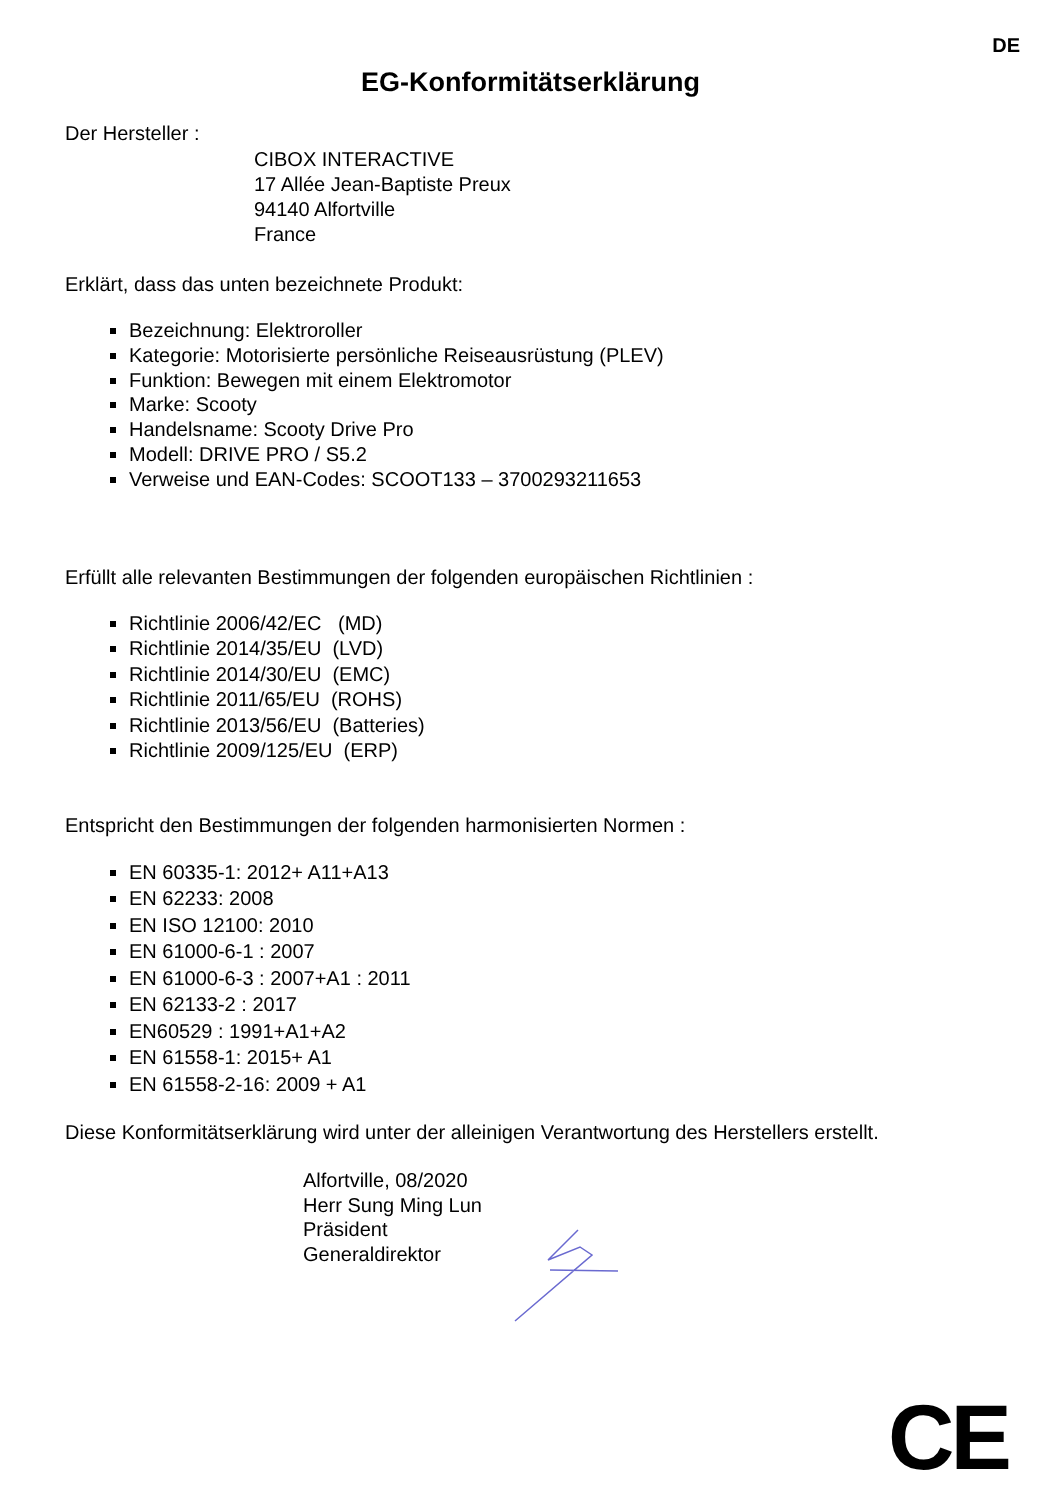DE
EG-Konformitätserklärung
Der Hersteller :
CIBOX INTERACTIVE
17 Allée Jean-Baptiste Preux
94140 Alfortville
France
Erklärt, dass das unten bezeichnete Produkt:
Bezeichnung: Elektroroller
Kategorie: Motorisierte persönliche Reiseausrüstung (PLEV)
Funktion: Bewegen mit einem Elektromotor
Marke: Scooty
Handelsname: Scooty Drive Pro
Modell: DRIVE PRO / S5.2
Verweise und EAN-Codes: SCOOT133 – 3700293211653
Erfüllt alle relevanten Bestimmungen der folgenden europäischen Richtlinien :
Richtlinie 2006/42/EC (MD)
Richtlinie 2014/35/EU (LVD)
Richtlinie 2014/30/EU (EMC)
Richtlinie 2011/65/EU (ROHS)
Richtlinie 2013/56/EU (Batteries)
Richtlinie 2009/125/EU (ERP)
Entspricht den Bestimmungen der folgenden harmonisierten Normen :
EN 60335-1: 2012+ A11+A13
EN 62233: 2008
EN ISO 12100: 2010
EN 61000-6-1 : 2007
EN 61000-6-3 : 2007+A1 : 2011
EN 62133-2 : 2017
EN60529 : 1991+A1+A2
EN 61558-1: 2015+ A1
EN 61558-2-16: 2009 + A1
Diese Konformitätserklärung wird unter der alleinigen Verantwortung des Herstellers erstellt.
Alfortville, 08/2020
Herr Sung Ming Lun
Präsident
Generaldirektor
CE